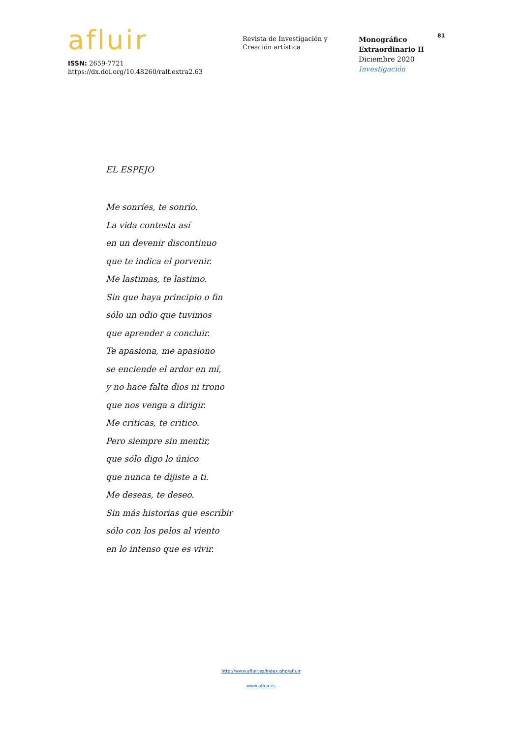afluir
ISSN: 2659-7721
https://dx.doi.org/10.48260/ralf.extra2.63
Revista de Investigación y
Creación artística
Monográfico
Extraordinario II
Diciembre 2020
Investigación
81
EL ESPEJO
Me sonríes, te sonrío.
La vida contesta así
en un devenir discontinuo
que te indica el porvenir.
Me lastimas, te lastimo.
Sin que haya principio o fin
sólo un odio que tuvimos
que aprender a concluir.
Te apasiona, me apasiono
se enciende el ardor en mí,
y no hace falta dios ni trono
que nos venga a dirigir.
Me criticas, te critico.
Pero siempre sin mentir,
que sólo digo lo único
que nunca te dijiste a ti.
Me deseas, te deseo.
Sin más historias que escribir
sólo con los pelos al viento
en lo intenso que es vivir.
http://www.afluir.es/index.php/afluir
www.afluir.es